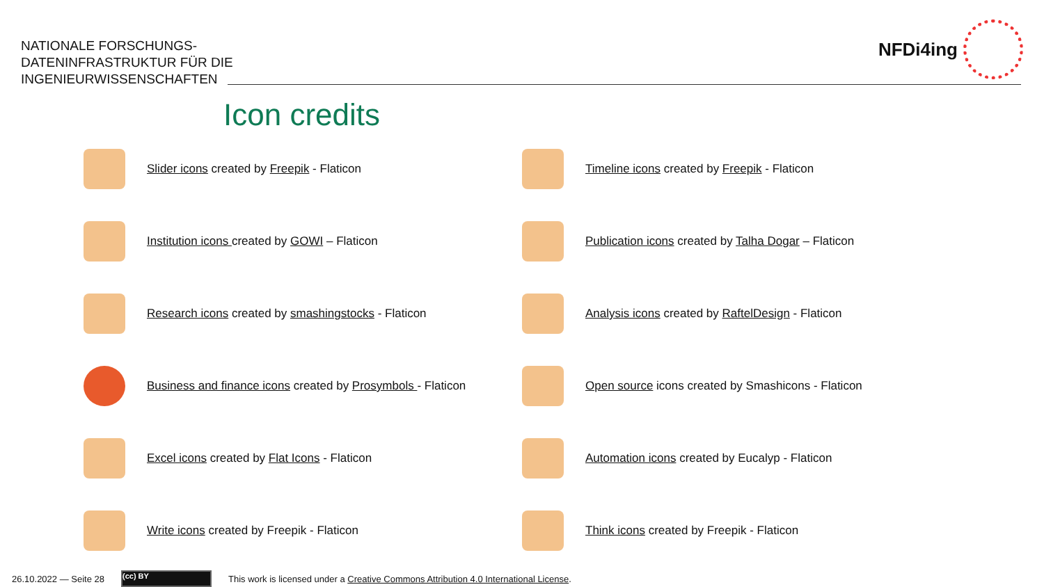NATIONALE FORSCHUNGS-
DATENINFRASTRUKTUR FÜR DIE
INGENIEURWISSENSCHAFTEN
NFDi4ing
Icon credits
Slider icons created by Freepik - Flaticon
Timeline icons created by Freepik - Flaticon
Institution icons created by GOWI – Flaticon
Publication icons created by Talha Dogar – Flaticon
Research icons created by smashingstocks - Flaticon
Analysis icons created by RaftelDesign - Flaticon
Business and finance icons created by Prosymbols - Flaticon
Open source icons created by Smashicons - Flaticon
Excel icons created by Flat Icons - Flaticon
Automation icons created by Eucalyp - Flaticon
Write icons created by Freepik - Flaticon
Think icons created by Freepik - Flaticon
26.10.2022 — Seite 28
(cc) BY
This work is licensed under a Creative Commons Attribution 4.0 International License.